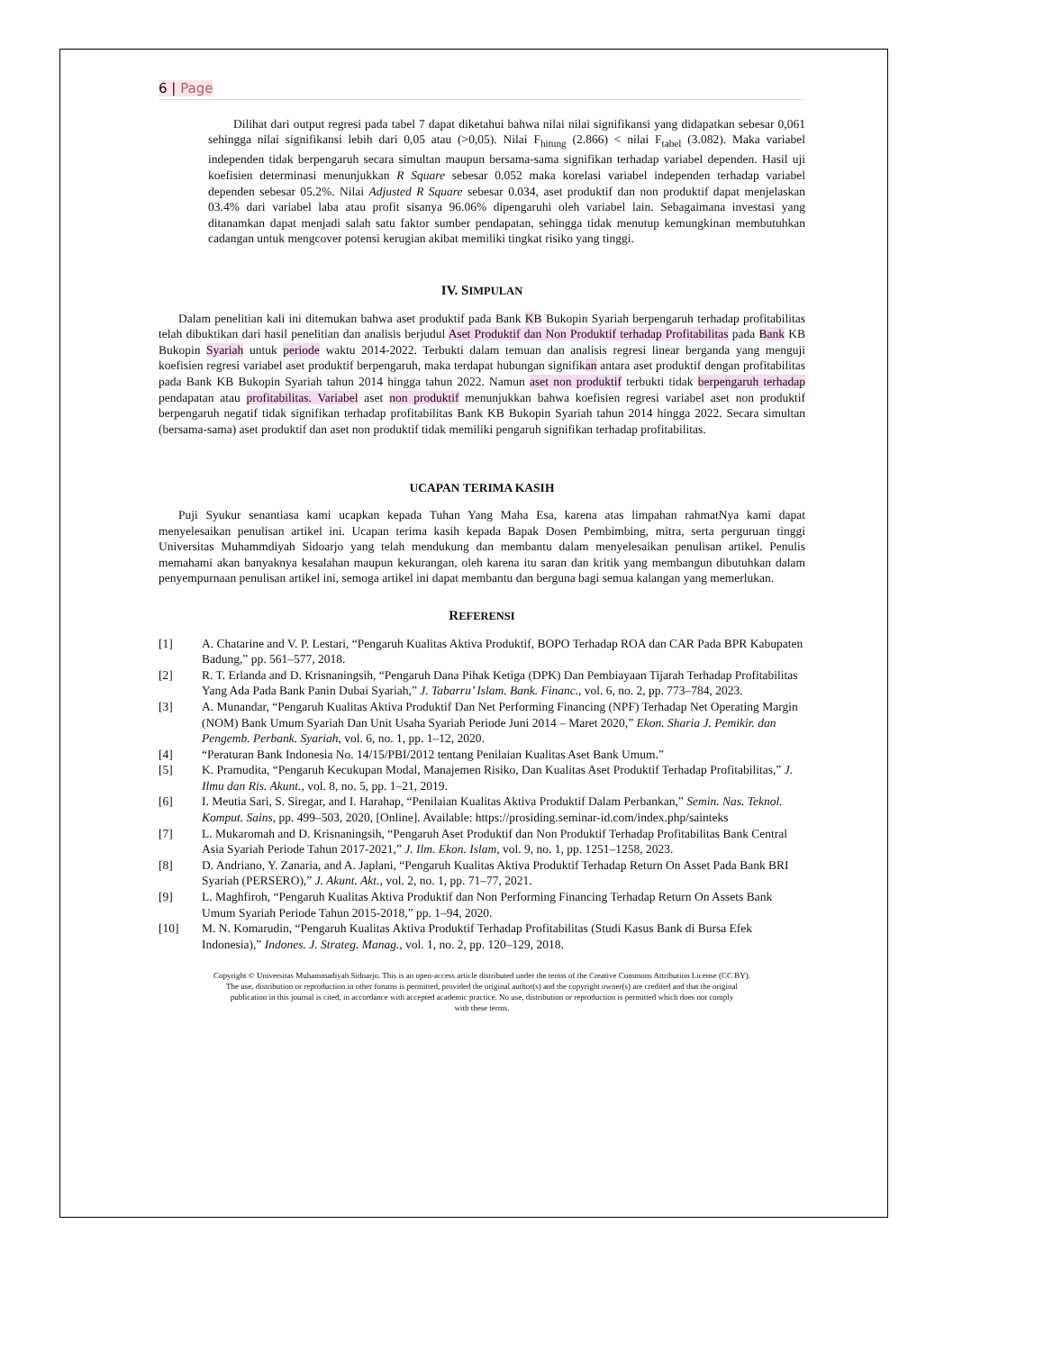6 | Page
Dilihat dari output regresi pada tabel 7 dapat diketahui bahwa nilai nilai signifikansi yang didapatkan sebesar 0,061 sehingga nilai signifikansi lebih dari 0,05 atau (>0,05). Nilai F<sub>hitung</sub> (2.866) < nilai F<sub>tabel</sub> (3.082). Maka variabel independen tidak berpengaruh secara simultan maupun bersama-sama signifikan terhadap variabel dependen. Hasil uji koefisien determinasi menunjukkan R Square sebesar 0.052 maka korelasi variabel independen terhadap variabel dependen sebesar 05.2%. Nilai Adjusted R Square sebesar 0.034, aset produktif dan non produktif dapat menjelaskan 03.4% dari variabel laba atau profit sisanya 96.06% dipengaruhi oleh variabel lain. Sebagaimana investasi yang ditanamkan dapat menjadi salah satu faktor sumber pendapatan, sehingga tidak menutup kemungkinan membutuhkan cadangan untuk mengcover potensi kerugian akibat memiliki tingkat risiko yang tinggi.
IV. SIMPULAN
Dalam penelitian kali ini ditemukan bahwa aset produktif pada Bank KB Bukopin Syariah berpengaruh terhadap profitabilitas telah dibuktikan dari hasil penelitian dan analisis berjudul Aset Produktif dan Non Produktif terhadap Profitabilitas pada Bank KB Bukopin Syariah untuk periode waktu 2014-2022. Terbukti dalam temuan dan analisis regresi linear berganda yang menguji koefisien regresi variabel aset produktif berpengaruh, maka terdapat hubungan signifikan antara aset produktif dengan profitabilitas pada Bank KB Bukopin Syariah tahun 2014 hingga tahun 2022. Namun aset non produktif terbukti tidak berpengaruh terhadap pendapatan atau profitabilitas. Variabel aset non produktif menunjukkan bahwa koefisien regresi variabel aset non produktif berpengaruh negatif tidak signifikan terhadap profitabilitas Bank KB Bukopin Syariah tahun 2014 hingga 2022. Secara simultan (bersama-sama) aset produktif dan aset non produktif tidak memiliki pengaruh signifikan terhadap profitabilitas.
UCAPAN TERIMA KASIH
Puji Syukur senantiasa kami ucapkan kepada Tuhan Yang Maha Esa, karena atas limpahan rahmatNya kami dapat menyelesaikan penulisan artikel ini. Ucapan terima kasih kepada Bapak Dosen Pembimbing, mitra, serta perguruan tinggi Universitas Muhammdiyah Sidoarjo yang telah mendukung dan membantu dalam menyelesaikan penulisan artikel. Penulis memahami akan banyaknya kesalahan maupun kekurangan, oleh karena itu saran dan kritik yang membangun dibutuhkan dalam penyempurnaan penulisan artikel ini, semoga artikel ini dapat membantu dan berguna bagi semua kalangan yang memerlukan.
REFERENSI
[1] A. Chatarine and V. P. Lestari, “Pengaruh Kualitas Aktiva Produktif, BOPO Terhadap ROA dan CAR Pada BPR Kabupaten Badung,” pp. 561–577, 2018.
[2] R. T. Erlanda and D. Krisnaningsih, “Pengaruh Dana Pihak Ketiga (DPK) Dan Pembiayaan Tijarah Terhadap Profitabilitas Yang Ada Pada Bank Panin Dubai Syariah,” J. Tabarru’ Islam. Bank. Financ., vol. 6, no. 2, pp. 773–784, 2023.
[3] A. Munandar, “Pengaruh Kualitas Aktiva Produktif Dan Net Performing Financing (NPF) Terhadap Net Operating Margin (NOM) Bank Umum Syariah Dan Unit Usaha Syariah Periode Juni 2014 – Maret 2020,” Ekon. Sharia J. Pemikir. dan Pengemb. Perbank. Syariah, vol. 6, no. 1, pp. 1–12, 2020.
[4] “Peraturan Bank Indonesia No. 14/15/PBI/2012 tentang Penilaian Kualitas Aset Bank Umum.”
[5] K. Pramudita, “Pengaruh Kecukupan Modal, Manajemen Risiko, Dan Kualitas Aset Produktif Terhadap Profitabilitas,” J. Ilmu dan Ris. Akunt., vol. 8, no. 5, pp. 1–21, 2019.
[6] I. Meutia Sari, S. Siregar, and I. Harahap, “Penilaian Kualitas Aktiva Produktif Dalam Perbankan,” Semin. Nas. Teknol. Komput. Sains, pp. 499–503, 2020, [Online]. Available: https://prosiding.seminar-id.com/index.php/sainteks
[7] L. Mukaromah and D. Krisnaningsih, “Pengaruh Aset Produktif dan Non Produktif Terhadap Profitabilitas Bank Central Asia Syariah Periode Tahun 2017-2021,” J. Ilm. Ekon. Islam, vol. 9, no. 1, pp. 1251–1258, 2023.
[8] D. Andriano, Y. Zanaria, and A. Japlani, “Pengaruh Kualitas Aktiva Produktif Terhadap Return On Asset Pada Bank BRI Syariah (PERSERO),” J. Akunt. Akt., vol. 2, no. 1, pp. 71–77, 2021.
[9] L. Maghfiroh, “Pengaruh Kualitas Aktiva Produktif dan Non Performing Financing Terhadap Return On Assets Bank Umum Syariah Periode Tahun 2015-2018,” pp. 1–94, 2020.
[10] M. N. Komarudin, “Pengaruh Kualitas Aktiva Produktif Terhadap Profitabilitas (Studi Kasus Bank di Bursa Efek Indonesia),” Indones. J. Strateg. Manag., vol. 1, no. 2, pp. 120–129, 2018.
Copyright © Universitas Muhammadiyah Sidoarjo. This is an open-access article distributed under the terms of the Creative Commons Attribution License (CC BY).
The use, distribution or reproduction in other forums is permitted, provided the original author(s) and the copyright owner(s) are credited and that the original
publication in this journal is cited, in accordance with accepted academic practice. No use, distribution or reproduction is permitted which does not comply
with these terms.